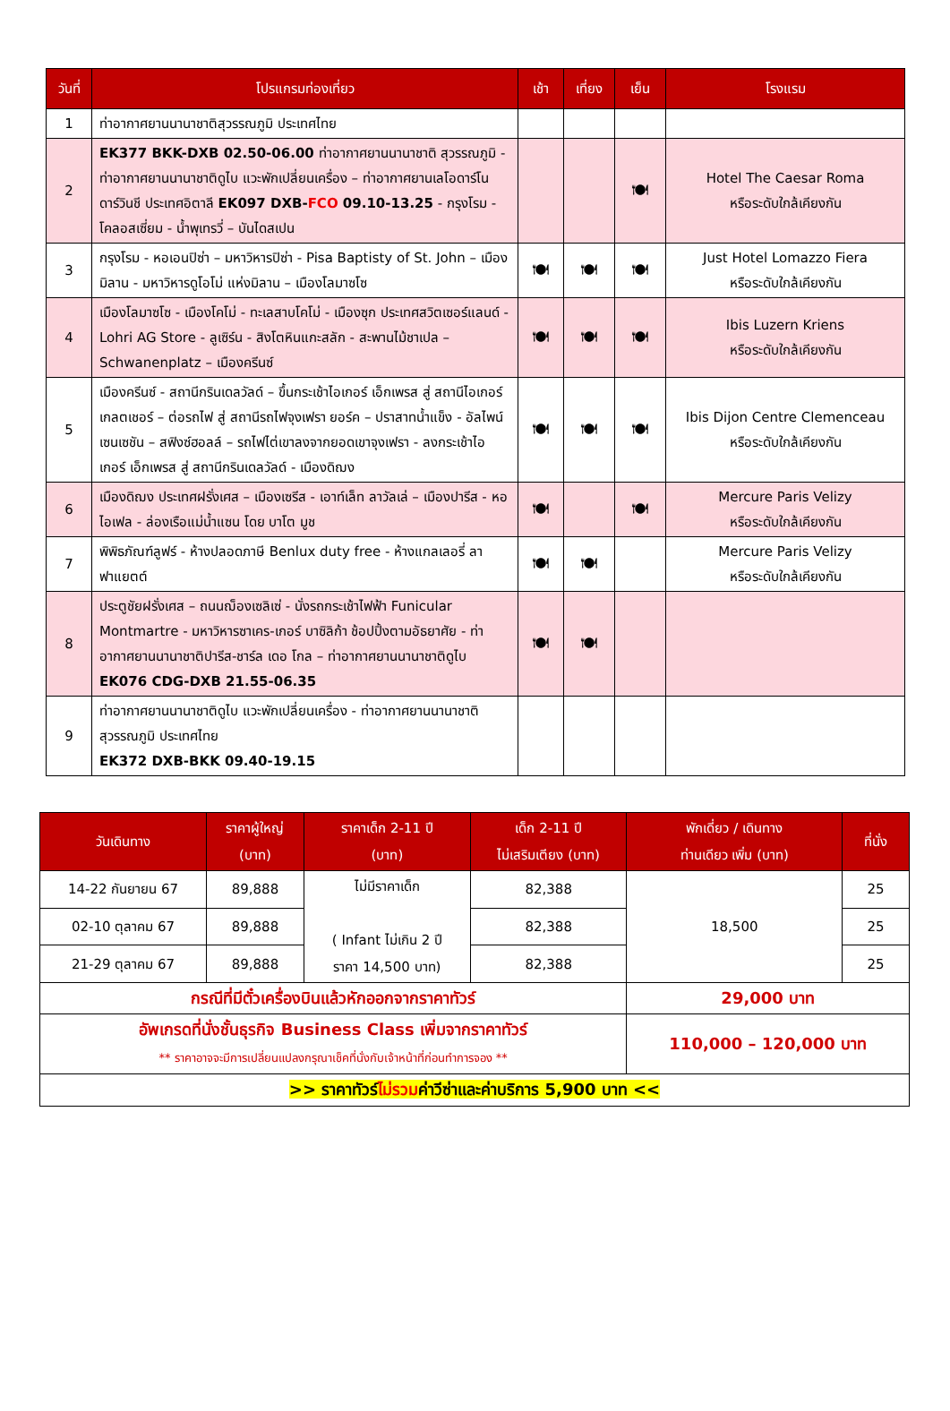| วันที่ | โปรแกรมท่องเที่ยว | เช้า | เที่ยง | เย็น | โรงแรม |
| --- | --- | --- | --- | --- | --- |
| 1 | ท่าอากาศยานนานาชาติสุวรรณภูมิ ประเทศไทย | | | | |
| 2 | EK377 BKK-DXB 02.50-06.00 ท่าอากาศยานนานาชาติ สุวรรณภูมิ - ท่าอากาศยานนานาชาติดูไบ แวะพักเปลี่ยนเครื่อง – ท่าอากาศยานเลโอดาร์โน ดาร์วินชี ประเทศอิตาลี EK097 DXB- FCO 09.10-13.25 - กรุงโรม - โคลอสเซี่ยม - น้ำพุเทรวี่ – บันไดสเปน | | | 🍽 | Hotel The Caesar Roma หรือระดับใกล้เคียงกัน |
| 3 | กรุงโรม - หอเอนปิซ่า – มหาวิหารปิซ่า - Pisa Baptisty of St. John – เมืองมิลาน - มหาวิหารดูโอโม่ แห่งมิลาน – เมืองโลมาซโซ | 🍽 | 🍽 | 🍽 | Just Hotel Lomazzo Fiera หรือระดับใกล้เคียงกัน |
| 4 | เมืองโลมาซโซ - เมืองโคโม่ - ทะเลสาบโคโม่ - เมืองซุก ประเทศสวิตเซอร์แลนด์ - Lohri AG Store - ลูเซิร์น - สิงโตหินแกะสลัก - สะพานไม้ชาเปล – Schwanenplatz – เมืองครีนซ์ | 🍽 | 🍽 | 🍽 | Ibis Luzern Kriens หรือระดับใกล้เคียงกัน |
| 5 | เมืองครีนซ์ - สถานีกรินเดลวัลด์ – ขึ้นกระเช้าไอเกอร์ เอ็กเพรส สู่ สถานีไอเกอร์เกลตเชอร์ – ต่อรถไฟ สู่ สถานีรถไฟจุงเฟรา ยอร์ค – ปราสาทน้ำแข็ง - อัลไพน์ เซนเซชัน – สฟิงซ์ฮอลล์ – รถไฟไต่เขาลงจากยอดเขาจุงเฟรา - ลงกระเช้าไอเกอร์ เอ็กเพรส สู่ สถานีกรินเดลวัลด์ - เมืองดิฌง | 🍽 | 🍽 | 🍽 | Ibis Dijon Centre Clemenceau หรือระดับใกล้เคียงกัน |
| 6 | เมืองดิฌง ประเทศฝรั่งเศส – เมืองเซรีส - เอาท์เล็ท ลาวัลเล่ – เมืองปารีส - หอไอเฟล - ล่องเรือแม่น้ำแซน โดย บาโต มูช | 🍽 | | 🍽 | Mercure Paris Velizy หรือระดับใกล้เคียงกัน |
| 7 | พิพิธภัณฑ์ลูฟร์ - ห้างปลอดภาษี Benlux duty free - ห้างแกลเลอรี่ ลาฟาแยตต์ | 🍽 | 🍽 | | Mercure Paris Velizy หรือระดับใกล้เคียงกัน |
| 8 | ประตูชัยฝรั่งเศส – ถนนฌ็องเซลิเซ่ - นั่งรถกระเช้าไฟฟ้า Funicular Montmartre - มหาวิหารซาเคร-เกอร์ บาซิลิก้า ช้อปปิ้งตามอัธยาศัย - ท่าอากาศยานนานาชาติปารีส-ชาร์ล เดอ โกล – ท่าอากาศยานนานาชาติดูไบ EK076 CDG-DXB 21.55-06.35 | 🍽 | 🍽 | | |
| 9 | ท่าอากาศยานนานาชาติดูไบ แวะพักเปลี่ยนเครื่อง - ท่าอากาศยานนานาชาติสุวรรณภูมิ ประเทศไทย EK372 DXB-BKK 09.40-19.15 | | | | |
| วันเดินทาง | ราคาผู้ใหญ่ (บาท) | ราคาเด็ก 2-11 ปี (บาท) | เด็ก 2-11 ปี ไม่เสริมเตียง (บาท) | พักเดี่ยว / เดินทาง ท่านเดียว เพิ่ม (บาท) | ที่นั่ง |
| --- | --- | --- | --- | --- | --- |
| 14-22 กันยายน 67 | 89,888 | ไม่มีราคาเด็ก ( Infant ไม่เกิน 2 ปี ราคา 14,500 บาท) | 82,388 | 18,500 | 25 |
| 02-10 ตุลาคม 67 | 89,888 | | 82,388 | | 25 |
| 21-29 ตุลาคม 67 | 89,888 | | 82,388 | | 25 |
| กรณีที่มีตั๋วเครื่องบินแล้วหักออกจากราคาทัวร์ | | | | 29,000 บาท | |
| อัพเกรดที่นั่งชั้นธุรกิจ Business Class เพิ่มจากราคาทัวร์ ** ราคาอาจจะมีการเปลี่ยนแปลงกรุณาเช็คที่นั่งกับเจ้าหน้าที่ก่อนทำการจอง ** | | | | 110,000 – 120,000 บาท | |
| >> ราคาทัวร์ ไม่รวม ค่าวีซ่าและค่าบริการ 5,900 บาท << | | | | | |